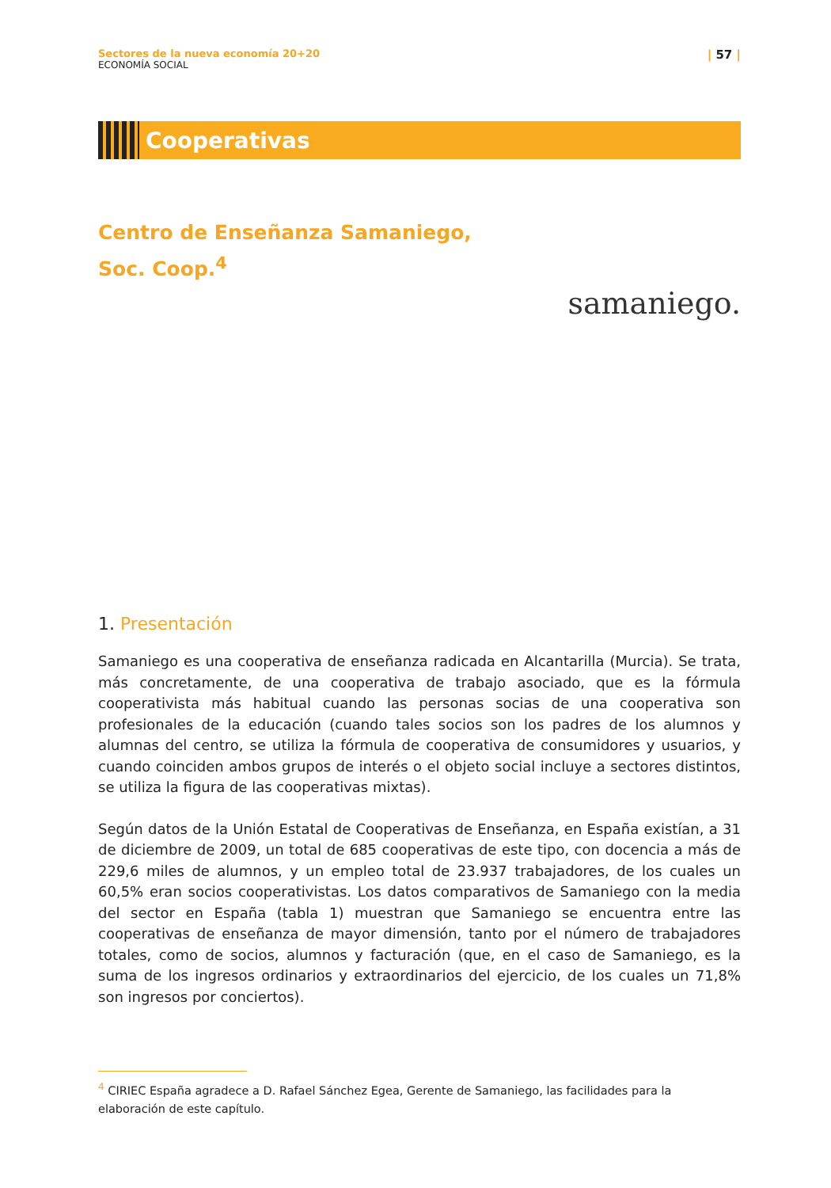Sectores de la nueva economía 20+20
ECONOMÍA SOCIAL
| 57 |
Cooperativas
Centro de Enseñanza Samaniego,
Soc. Coop.<sup>4</sup>
samaniego.
1. Presentación
Samaniego es una cooperativa de enseñanza radicada en Alcantarilla (Murcia). Se trata, más concretamente, de una cooperativa de trabajo asociado, que es la fórmula cooperativista más habitual cuando las personas socias de una cooperativa son profesionales de la educación (cuando tales socios son los padres de los alumnos y alumnas del centro, se utiliza la fórmula de cooperativa de consumidores y usuarios, y cuando coinciden ambos grupos de interés o el objeto social incluye a sectores distintos, se utiliza la figura de las cooperativas mixtas).
Según datos de la Unión Estatal de Cooperativas de Enseñanza, en España existían, a 31 de diciembre de 2009, un total de 685 cooperativas de este tipo, con docencia a más de 229,6 miles de alumnos, y un empleo total de 23.937 trabajadores, de los cuales un 60,5% eran socios cooperativistas. Los datos comparativos de Samaniego con la media del sector en España (tabla 1) muestran que Samaniego se encuentra entre las cooperativas de enseñanza de mayor dimensión, tanto por el número de trabajadores totales, como de socios, alumnos y facturación (que, en el caso de Samaniego, es la suma de los ingresos ordinarios y extraordinarios del ejercicio, de los cuales un 71,8% son ingresos por conciertos).
<sup>4</sup> CIRIEC España agradece a D. Rafael Sánchez Egea, Gerente de Samaniego, las facilidades para la elaboración de este capítulo.